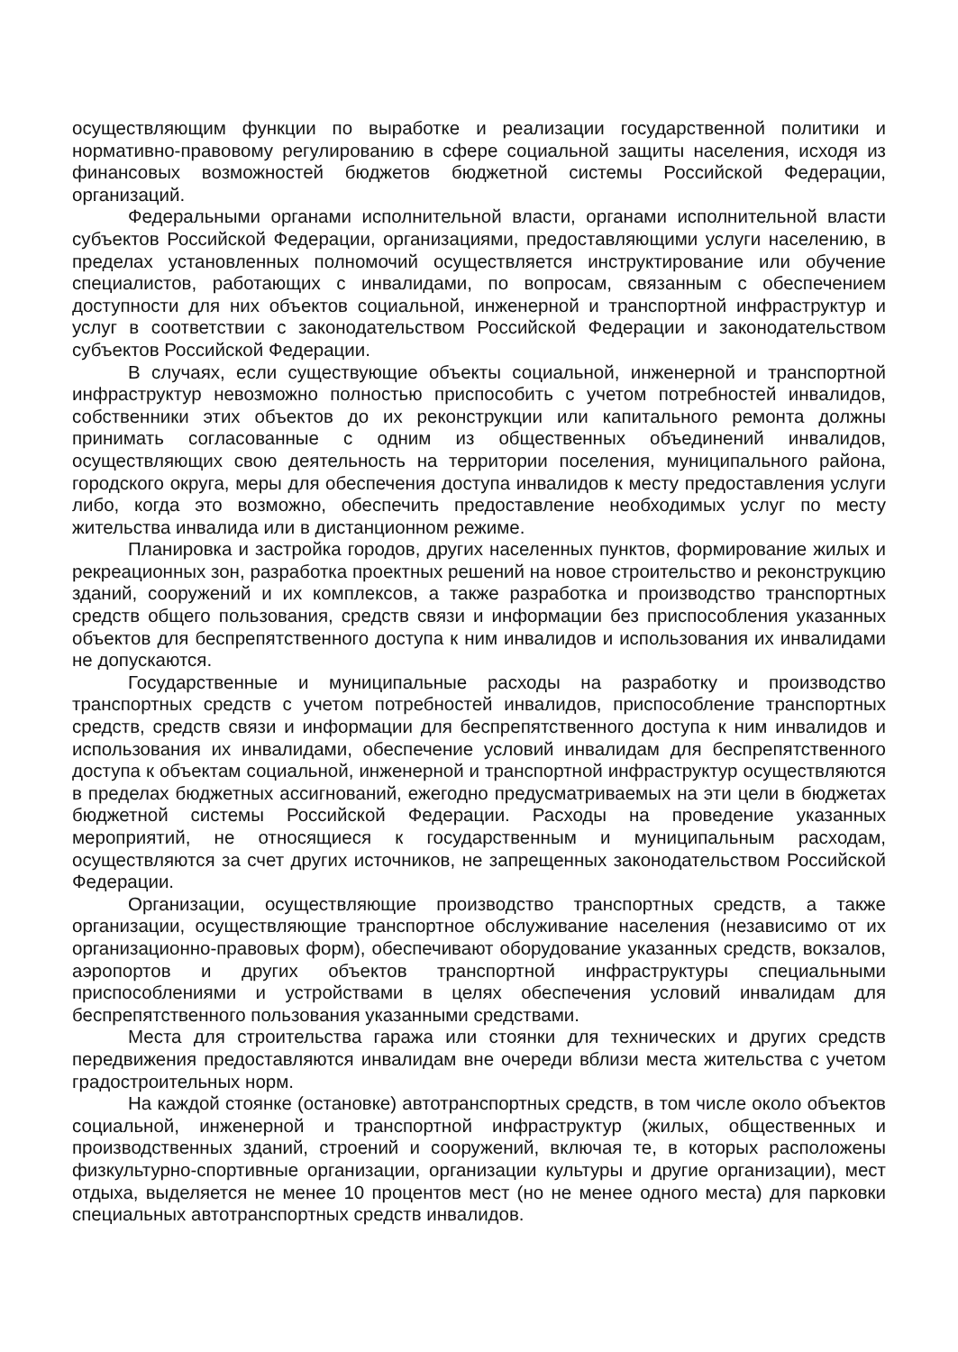осуществляющим функции по выработке и реализации государственной политики и нормативно-правовому регулированию в сфере социальной защиты населения, исходя из финансовых возможностей бюджетов бюджетной системы Российской Федерации, организаций.
Федеральными органами исполнительной власти, органами исполнительной власти субъектов Российской Федерации, организациями, предоставляющими услуги населению, в пределах установленных полномочий осуществляется инструктирование или обучение специалистов, работающих с инвалидами, по вопросам, связанным с обеспечением доступности для них объектов социальной, инженерной и транспортной инфраструктур и услуг в соответствии с законодательством Российской Федерации и законодательством субъектов Российской Федерации.
В случаях, если существующие объекты социальной, инженерной и транспортной инфраструктур невозможно полностью приспособить с учетом потребностей инвалидов, собственники этих объектов до их реконструкции или капитального ремонта должны принимать согласованные с одним из общественных объединений инвалидов, осуществляющих свою деятельность на территории поселения, муниципального района, городского округа, меры для обеспечения доступа инвалидов к месту предоставления услуги либо, когда это возможно, обеспечить предоставление необходимых услуг по месту жительства инвалида или в дистанционном режиме.
Планировка и застройка городов, других населенных пунктов, формирование жилых и рекреационных зон, разработка проектных решений на новое строительство и реконструкцию зданий, сооружений и их комплексов, а также разработка и производство транспортных средств общего пользования, средств связи и информации без приспособления указанных объектов для беспрепятственного доступа к ним инвалидов и использования их инвалидами не допускаются.
Государственные и муниципальные расходы на разработку и производство транспортных средств с учетом потребностей инвалидов, приспособление транспортных средств, средств связи и информации для беспрепятственного доступа к ним инвалидов и использования их инвалидами, обеспечение условий инвалидам для беспрепятственного доступа к объектам социальной, инженерной и транспортной инфраструктур осуществляются в пределах бюджетных ассигнований, ежегодно предусматриваемых на эти цели в бюджетах бюджетной системы Российской Федерации. Расходы на проведение указанных мероприятий, не относящиеся к государственным и муниципальным расходам, осуществляются за счет других источников, не запрещенных законодательством Российской Федерации.
Организации, осуществляющие производство транспортных средств, а также организации, осуществляющие транспортное обслуживание населения (независимо от их организационно-правовых форм), обеспечивают оборудование указанных средств, вокзалов, аэропортов и других объектов транспортной инфраструктуры специальными приспособлениями и устройствами в целях обеспечения условий инвалидам для беспрепятственного пользования указанными средствами.
Места для строительства гаража или стоянки для технических и других средств передвижения предоставляются инвалидам вне очереди вблизи места жительства с учетом градостроительных норм.
На каждой стоянке (остановке) автотранспортных средств, в том числе около объектов социальной, инженерной и транспортной инфраструктур (жилых, общественных и производственных зданий, строений и сооружений, включая те, в которых расположены физкультурно-спортивные организации, организации культуры и другие организации), мест отдыха, выделяется не менее 10 процентов мест (но не менее одного места) для парковки специальных автотранспортных средств инвалидов.